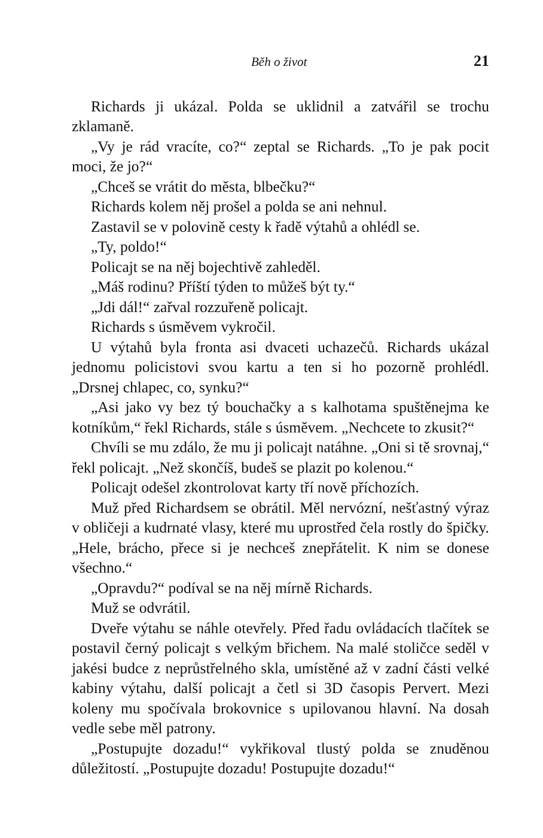Běh o život 21
Richards ji ukázal. Polda se uklidnil a zatvářil se trochu zklamaně.
„Vy je rád vracíte, co?“ zeptal se Richards. „To je pak pocit moci, že jo?“
„Chceš se vrátit do města, blbečku?“
Richards kolem něj prošel a polda se ani nehnul.
Zastavil se v polovině cesty k řadě výtahů a ohlédl se.
„Ty, poldo!“
Policajt se na něj bojechtivě zahleděl.
„Máš rodinu? Příští týden to můžeš být ty.“
„Jdi dál!“ zařval rozzuřeně policajt.
Richards s úsměvem vykročil.
U výtahů byla fronta asi dvaceti uchazečů. Richards ukázal jednomu policistovi svou kartu a ten si ho pozorně prohlédl. „Drsnej chlapec, co, synku?“
„Asi jako vy bez tý bouchačky a s kalhotama spuštěnejma ke kotníkům,“ řekl Richards, stále s úsměvem. „Nechcete to zkusit?“
Chvíli se mu zdálo, že mu ji policajt natáhne. „Oni si tě srovnaj,“ řekl policajt. „Než skončíš, budeš se plazit po kolenou.“
Policajt odešel zkontrolovat karty tří nově příchozích.
Muž před Richardsem se obrátil. Měl nervózní, nešťastný výraz v obličeji a kudrnaté vlasy, které mu uprostřed čela rostly do špičky. „Hele, brácho, přece si je nechceš znepřátelit. K nim se donese všechno.“
„Opravdu?“ podíval se na něj mírně Richards.
Muž se odvrátil.
Dveře výtahu se náhle otevřely. Před řadu ovládacích tlačítek se postavil černý policajt s velkým břichem. Na malé stoličce seděl v jakési budce z neprůstřelného skla, umístěné až v zadní části velké kabiny výtahu, další policajt a četl si 3D časopis Pervert. Mezi koleny mu spočívala brokovnice s upilovanou hlavní. Na dosah vedle sebe měl patrony.
„Postupujte dozadu!“ vykřikoval tlustý polda se znuděnou důležitostí. „Postupujte dozadu! Postupujte dozadu!“